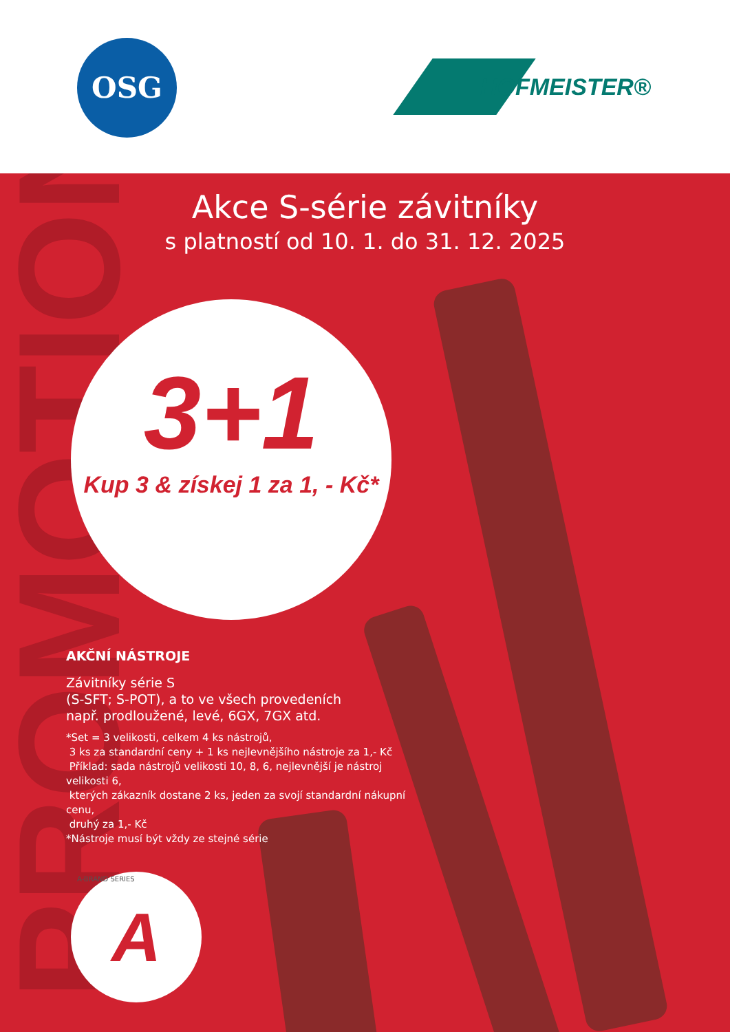OSG HOFMEISTER®
PROMOTION
Akce S-série závitníky
s platností od 10. 1. do 31. 12. 2025
3+1
Kup 3 & získej 1 za 1, - Kč*
AKČNÍ NÁSTROJE
Závitníky série S
(S-SFT; S-POT), a to ve všech provedeních
např. prodloužené, levé, 6GX, 7GX atd.
*Set = 3 velikosti, celkem 4 ks nástrojů,
3 ks za standardní ceny + 1 ks nejlevnějšího nástroje za 1,- Kč
Příklad: sada nástrojů velikosti 10, 8, 6, nejlevnější je nástroj velikosti 6,
kterých zákazník dostane 2 ks, jeden za svojí standardní nákupní cenu,
druhý za 1,- Kč
*Nástroje musí být vždy ze stejné série
A A-BRAND SERIES